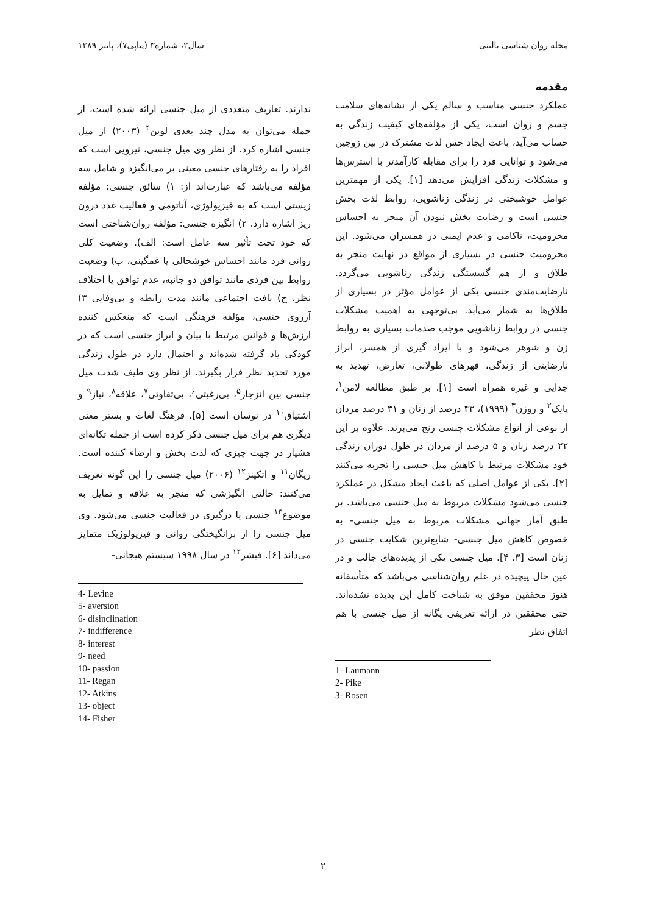مجله روان شناسی بالینی سال۲، شماره۳ (پیاپی۷)، پاییز ۱۳۸۹
مقدمه
عملکرد جنسی مناسب و سالم یکی از نشانه‌های سلامت جسم و روان است، یکی از مؤلفه‌های کیفیت زندگی به حساب می‌آید، باعث ایجاد حس لذت مشترک در بین زوجین می‌شود و توانایی فرد را برای مقابله کارآمدتر با استرس‌ها و مشکلات زندگی افزایش می‌دهد [۱]. یکی از مهمترین عوامل خوشبختی در زندگی زناشویی، روابط لذت بخش جنسی است و رضایت بخش نبودن آن منجر به احساس محرومیت، ناکامی و عدم ایمنی در همسران می‌شود. این محرومیت جنسی در بسیاری از مواقع در نهایت منجر به طلاق و از هم گسستگی زندگی زناشویی می‌گردد. نارضایت‌مندی جنسی یکی از عوامل مؤثر در بسیاری از طلاق‌ها به شمار می‌آید. بی‌توجهی به اهمیت مشکلات جنسی در روابط زناشویی موجب صدمات بسیاری به روابط زن و شوهر می‌شود و با ایراد گیری از همسر، ابراز نارضایتی از زندگی، قهرهای طولانی، تعارض، تهدید به جدایی و غیره همراه است [۱]. بر طبق مطالعه لامن<sup>۱</sup>، پایک<sup>۲</sup> و روزن<sup>۳</sup> (۱۹۹۹)، ۴۳ درصد از زنان و ۳۱ درصد مردان از نوعی از انواع مشکلات جنسی رنج می‌برند. علاوه بر این ۲۲ درصد زنان و ۵ درصد از مردان در طول دوران زندگی خود مشکلات مرتبط با کاهش میل جنسی را تجربه می‌کنند [۲]. یکی از عوامل اصلی که باعث ایجاد مشکل در عملکرد جنسی می‌شود مشکلات مربوط به میل جنسی می‌باشد. بر طبق آمار جهانی مشکلات مربوط به میل جنسی- به خصوص کاهش میل جنسی- شایع‌ترین شکایت جنسی در زنان است [۳، ۴]. میل جنسی یکی از پدیده‌های جالب و در عین حال پیچیده در علم روان‌شناسی می‌باشد که متأسفانه هنوز محققین موفق به شناخت کامل این پدیده نشده‌اند. حتی محققین در ارائه تعریفی یگانه از میل جنسی با هم اتفاق نظر
1- Laumann
2- Pike
3- Rosen
ندارند. تعاریف متعددی از میل جنسی ارائه شده است، از جمله می‌توان به مدل چند بعدی لوین<sup>۴</sup> (۲۰۰۳) از میل جنسی اشاره کرد. از نظر وی میل جنسی، نیرویی است که افراد را به رفتارهای جنسی معینی بر می‌انگیزد و شامل سه مؤلفه می‌باشد که عبارت‌اند از: ۱) سائق جنسی: مؤلفه زیستی است که به فیزیولوژی، آناتومی و فعالیت غدد درون ریز اشاره دارد. ۲) انگیزه جنسی: مؤلفه روان‌شناختی است که خود تحت تأثیر سه عامل است: الف). وضعیت کلی روانی فرد مانند احساس خوشحالی یا غمگینی، ب) وضعیت روابط بین فردی مانند توافق دو جانبه، عدم توافق یا اختلاف نظر، ج) بافت اجتماعی مانند مدت رابطه و بی‌وفایی ۳) آرزوی جنسی، مؤلفه فرهنگی است که منعکس کننده ارزش‌ها و قوانین مرتبط با بیان و ابراز جنسی است که در کودکی یاد گرفته شده‌اند و احتمال دارد در طول زندگی مورد تجدید نظر قرار بگیرند. از نظر وی طیف شدت میل جنسی بین انزجار<sup>۵</sup>، بی‌رغبتی<sup>۶</sup>، بی‌تفاوتی<sup>۷</sup>، علاقه<sup>۸</sup>، نیاز<sup>۹</sup> و اشتیاق<sup>۱۰</sup> در نوسان است [۵]. فرهنگ لغات و بستر معنی دیگری هم برای میل جنسی ذکر کرده است از جمله تکانه‌ای هشیار در جهت چیزی که لذت بخش و ارضاء کننده است. ریگان<sup>۱۱</sup> و اتکینز<sup>۱۲</sup> (۲۰۰۶) میل جنسی را این گونه تعریف می‌کنند: حالتی انگیزشی که منجر به علاقه و تمایل به موضوع<sup>۱۳</sup> جنسی یا درگیری در فعالیت جنسی می‌شود. وی میل جنسی را از برانگیختگی روانی و فیزیولوژیک متمایز می‌داند [۶]. فیشر<sup>۱۴</sup> در سال ۱۹۹۸ سیستم هیجانی-
4- Levine
5- aversion
6- disinclination
7- indifference
8- interest
9- need
10- passion
11- Regan
12- Atkins
13- object
14- Fisher
۲